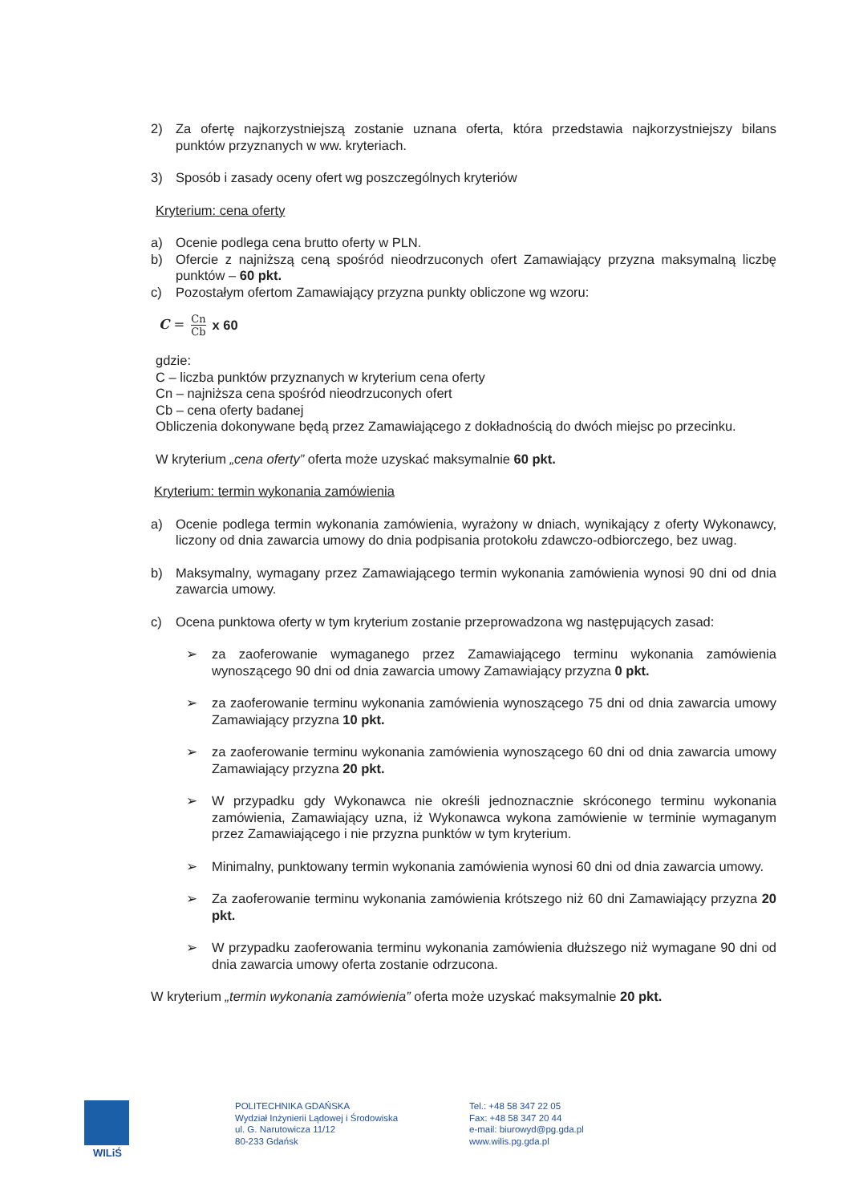2) Za ofertę najkorzystniejszą zostanie uznana oferta, która przedstawia najkorzystniejszy bilans punktów przyznanych w ww. kryteriach.
3) Sposób i zasady oceny ofert wg poszczególnych kryteriów
Kryterium: cena oferty
a) Ocenie podlega cena brutto oferty w PLN.
b) Ofercie z najniższą ceną spośród nieodrzuconych ofert Zamawiający przyzna maksymalną liczbę punktów – 60 pkt.
c) Pozostałym ofertom Zamawiający przyzna punkty obliczone wg wzoru:
C = Cn Cb x 60
gdzie:
C – liczba punktów przyznanych w kryterium cena oferty
Cn – najniższa cena spośród nieodrzuconych ofert
Cb – cena oferty badanej
Obliczenia dokonywane będą przez Zamawiającego z dokładnością do dwóch miejsc po przecinku.
W kryterium „cena oferty” oferta może uzyskać maksymalnie 60 pkt.
Kryterium: termin wykonania zamówienia
a) Ocenie podlega termin wykonania zamówienia, wyrażony w dniach, wynikający z oferty Wykonawcy, liczony od dnia zawarcia umowy do dnia podpisania protokołu zdawczo-odbiorczego, bez uwag.
b) Maksymalny, wymagany przez Zamawiającego termin wykonania zamówienia wynosi 90 dni od dnia zawarcia umowy.
c) Ocena punktowa oferty w tym kryterium zostanie przeprowadzona wg następujących zasad:
➢ za zaoferowanie wymaganego przez Zamawiającego terminu wykonania zamówienia wynoszącego 90 dni od dnia zawarcia umowy Zamawiający przyzna 0 pkt.
➢ za zaoferowanie terminu wykonania zamówienia wynoszącego 75 dni od dnia zawarcia umowy Zamawiający przyzna 10 pkt.
➢ za zaoferowanie terminu wykonania zamówienia wynoszącego 60 dni od dnia zawarcia umowy Zamawiający przyzna 20 pkt.
➢ W przypadku gdy Wykonawca nie określi jednoznacznie skróconego terminu wykonania zamówienia, Zamawiający uzna, iż Wykonawca wykona zamówienie w terminie wymaganym przez Zamawiającego i nie przyzna punktów w tym kryterium.
➢ Minimalny, punktowany termin wykonania zamówienia wynosi 60 dni od dnia zawarcia umowy.
➢ Za zaoferowanie terminu wykonania zamówienia krótszego niż 60 dni Zamawiający przyzna 20 pkt.
➢ W przypadku zaoferowania terminu wykonania zamówienia dłuższego niż wymagane 90 dni od dnia zawarcia umowy oferta zostanie odrzucona.
W kryterium „termin wykonania zamówienia” oferta może uzyskać maksymalnie 20 pkt.
WILiŚ POLITECHNIKA GDAŃSKA
Wydział Inżynierii Lądowej i Środowiska
ul. G. Narutowicza 11/12
80-233 Gdańsk
Tel.: +48 58 347 22 05
Fax: +48 58 347 20 44
e-mail: biurowyd@pg.gda.pl
www.wilis.pg.gda.pl